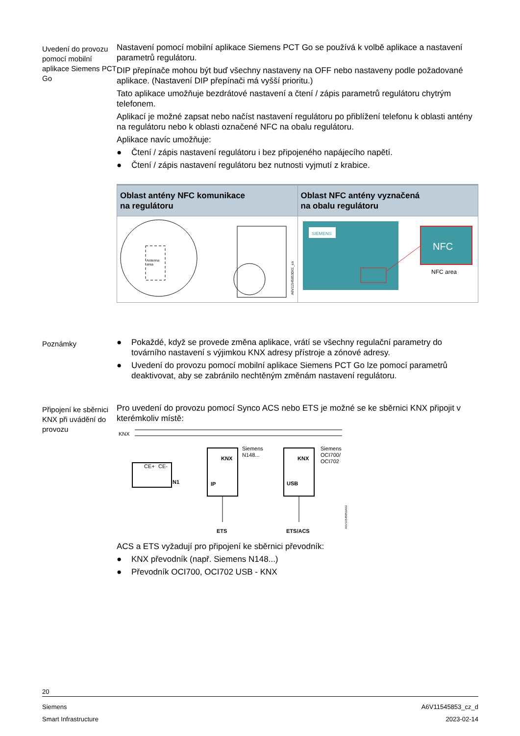Uvedení do provozu pomocí mobilní aplikace Siemens PCT Go
Nastavení pomocí mobilní aplikace Siemens PCT Go se používá k volbě aplikace a nastavení parametrů regulátoru.
DIP přepínače mohou být buď všechny nastaveny na OFF nebo nastaveny podle požadované aplikace. (Nastavení DIP přepínači má vyšší prioritu.)
Tato aplikace umožňuje bezdrátové nastavení a čtení / zápis parametrů regulátoru chytrým telefonem.
Aplikací je možné zapsat nebo načíst nastavení regulátoru po přiblížení telefonu k oblasti antény na regulátoru nebo k oblasti označené NFC na obalu regulátoru.
Aplikace navíc umožňuje:
● Čtení / zápis nastavení regulátoru i bez připojeného napájecího napětí.
● Čtení / zápis nastavení regulátoru bez nutnosti vyjmutí z krabice.
| Oblast antény NFC komunikace na regulátoru | Oblast NFC antény vyznačená na obalu regulátoru |
| --- | --- |
| Antenna area A6V11545853D01_en | SIEMENS NFC NFC area |
Poznámky
● Pokaždé, když se provede změna aplikace, vrátí se všechny regulační parametry do továrního nastavení s výjimkou KNX adresy přístroje a zónové adresy.
● Uvedení do provozu pomocí mobilní aplikace Siemens PCT Go lze pomocí parametrů deaktivovat, aby se zabránilo nechtěným změnám nastavení regulátoru.
Připojení ke sběrnici KNX při uvádění do provozu
Pro uvedení do provozu pomocí Synco ACS nebo ETS je možné se ke sběrnici KNX připojit v kterémkoliv místě:
KNX
CE+
CE-
N1
KNX
IP
Siemens
N148...
KNX
USB
Siemens
OCI700/
OCI702
ETS
ETS/ACS
A6V11545853A02
ACS a ETS vyžadují pro připojení ke sběrnici převodník:
● KNX převodník (např. Siemens N148...)
● Převodník OCI700, OCI702 USB - KNX
20
Siemens
Smart Infrastructure
A6V11545853_cz_d
2023-02-14